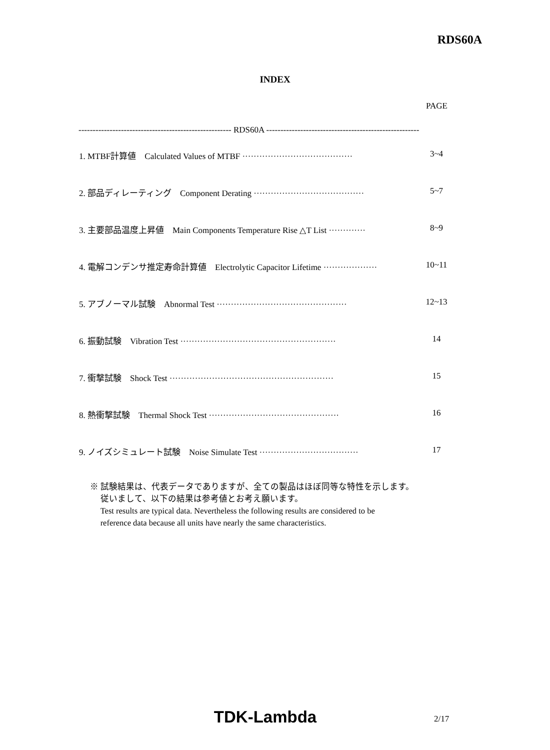RDS60A
INDEX
PAGE
------------------------------------------------------ RDS60A ------------------------------------------------------
1. MTBF計算値　Calculated Values of MTBF ······································· 3~4
2. 部品ディレーティング　Component Derating ······································· 5~7
3. 主要部品温度上昇値　Main Components Temperature Rise △T List ············· 8~9
4. 電解コンデンサ推定寿命計算値　Electrolytic Capacitor Lifetime ··················· 10~11
5. アブノーマル試験　Abnormal Test ·············································· 12~13
6. 振動試験　Vibration Test ······················································· 14
7. 衝撃試験　Shock Test ·························································· 15
8. 熱衝撃試験　Thermal Shock Test ·············································· 16
9. ノイズシミュレート試験　Noise Simulate Test ··································· 17
※ 試験結果は、代表データでありますが、全ての製品はほぼ同等な特性を示します。
従いまして、以下の結果は参考値とお考え願います。
Test results are typical data. Nevertheless the following results are considered to be
reference data because all units have nearly the same characteristics.
TDK-Lambda 2/17